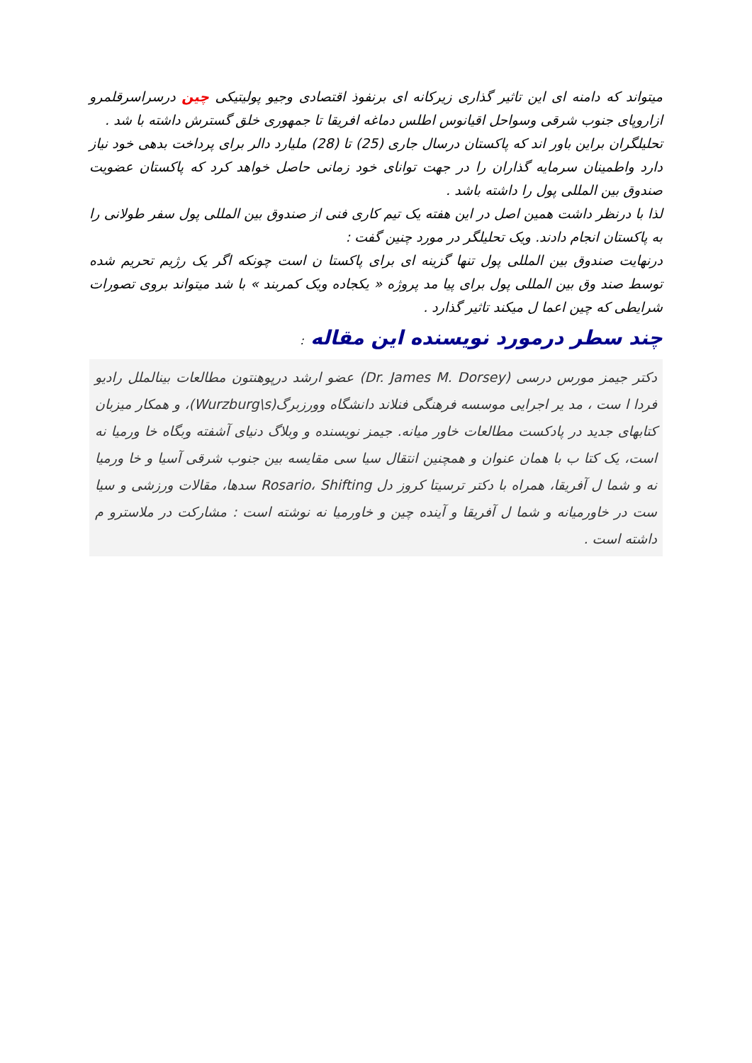میتواند که دامنه ای این تاثیر گذاری زیرکانه ای برنفوذ اقتصادی وجیو پولیتیکی چین درسراسرقلمرو ازاروپای جنوب شرقی وسواحل اقیانوس اطلس دماغه افریقا تا جمهوری خلق گسترش داشته با شد .
تحلیلگران براین باور اند که پاکستان درسال جاری (25) تا (28) ملیارد دالر برای پرداخت بدهی خود نیاز دارد واطمینان سرمایه گذاران را در جهت توانای خود زمانی حاصل خواهد کرد که پاکستان عضویت صندوق بین المللی پول را داشته باشد .
لذا با درنظر داشت همین اصل در این هفته یک تیم کاری فنی از صندوق بین المللی پول سفر طولانی را به پاکستان انجام دادند. ویک تحلیلگر در مورد چنین گفت :
درنهایت صندوق بین المللی پول تنها گزینه ای برای پاکستا ن است چونکه اگر یک رژیم تحریم شده توسط صند وق بین المللی پول برای پیا مد پروژه « یکجاده ویک کمربند » با شد میتواند بروی تصورات شرایطی که چین اعما ل میکند تاثیر گذارد .
چند سطر درمورد نویسنده این مقاله :
دکتر جیمز مورس درسی (Dr. James M. Dorsey) عضو ارشد درپوهنتون مطالعات بینالملل رادیو فردا ا ست ، مد یر اجرایی موسسه فرهنگی فنلاند دانشگاه وورزبرگ(Wurzburg\s)، و همکار میزبان کتابهای جدید در پادکست مطالعات خاور میانه. جیمز نویسنده و وبلاگ دنیای آشفته وبگاه خا ورمیا نه است، یک کتا ب با همان عنوان و همچنین انتقال سیا سی مقایسه بین جنوب شرقی آسیا و خا ورمیا نه و شما ل آفریقا، همراه با دکتر ترسیتا کروز دل Rosario، Shifting سدها، مقالات ورزشی و سیا ست در خاورمیانه و شما ل آفریقا و آینده چین و خاورمیا نه نوشته است : مشارکت در ملاسترو م داشته است .